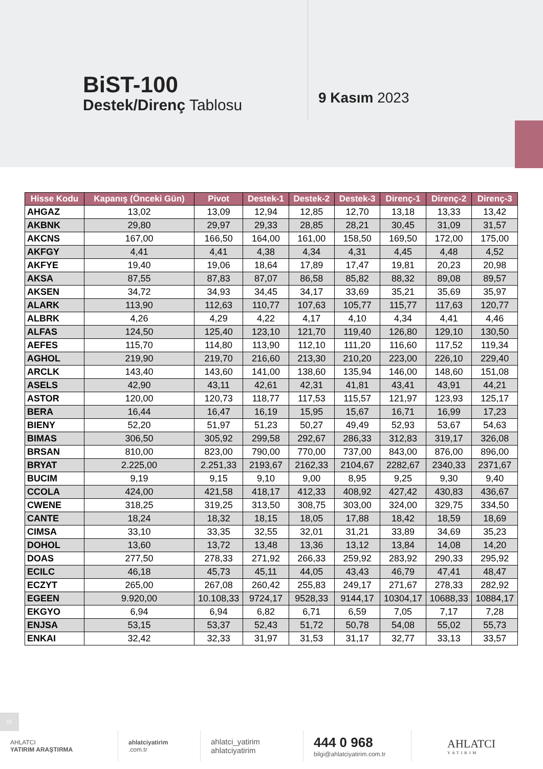BiST-100
Destek/Direnç Tablosu 9 Kasım 2023
| Hisse Kodu | Kapanış (Önceki Gün) | Pivot | Destek-1 | Destek-2 | Destek-3 | Direnç-1 | Direnç-2 | Direnç-3 |
| --- | --- | --- | --- | --- | --- | --- | --- | --- |
| AHGAZ | 13,02 | 13,09 | 12,94 | 12,85 | 12,70 | 13,18 | 13,33 | 13,42 |
| AKBNK | 29,80 | 29,97 | 29,33 | 28,85 | 28,21 | 30,45 | 31,09 | 31,57 |
| AKCNS | 167,00 | 166,50 | 164,00 | 161,00 | 158,50 | 169,50 | 172,00 | 175,00 |
| AKFGY | 4,41 | 4,41 | 4,38 | 4,34 | 4,31 | 4,45 | 4,48 | 4,52 |
| AKFYE | 19,40 | 19,06 | 18,64 | 17,89 | 17,47 | 19,81 | 20,23 | 20,98 |
| AKSA | 87,55 | 87,83 | 87,07 | 86,58 | 85,82 | 88,32 | 89,08 | 89,57 |
| AKSEN | 34,72 | 34,93 | 34,45 | 34,17 | 33,69 | 35,21 | 35,69 | 35,97 |
| ALARK | 113,90 | 112,63 | 110,77 | 107,63 | 105,77 | 115,77 | 117,63 | 120,77 |
| ALBRK | 4,26 | 4,29 | 4,22 | 4,17 | 4,10 | 4,34 | 4,41 | 4,46 |
| ALFAS | 124,50 | 125,40 | 123,10 | 121,70 | 119,40 | 126,80 | 129,10 | 130,50 |
| AEFES | 115,70 | 114,80 | 113,90 | 112,10 | 111,20 | 116,60 | 117,52 | 119,34 |
| AGHOL | 219,90 | 219,70 | 216,60 | 213,30 | 210,20 | 223,00 | 226,10 | 229,40 |
| ARCLK | 143,40 | 143,60 | 141,00 | 138,60 | 135,94 | 146,00 | 148,60 | 151,08 |
| ASELS | 42,90 | 43,11 | 42,61 | 42,31 | 41,81 | 43,41 | 43,91 | 44,21 |
| ASTOR | 120,00 | 120,73 | 118,77 | 117,53 | 115,57 | 121,97 | 123,93 | 125,17 |
| BERA | 16,44 | 16,47 | 16,19 | 15,95 | 15,67 | 16,71 | 16,99 | 17,23 |
| BIENY | 52,20 | 51,97 | 51,23 | 50,27 | 49,49 | 52,93 | 53,67 | 54,63 |
| BIMAS | 306,50 | 305,92 | 299,58 | 292,67 | 286,33 | 312,83 | 319,17 | 326,08 |
| BRSAN | 810,00 | 823,00 | 790,00 | 770,00 | 737,00 | 843,00 | 876,00 | 896,00 |
| BRYAT | 2.225,00 | 2.251,33 | 2193,67 | 2162,33 | 2104,67 | 2282,67 | 2340,33 | 2371,67 |
| BUCIM | 9,19 | 9,15 | 9,10 | 9,00 | 8,95 | 9,25 | 9,30 | 9,40 |
| CCOLA | 424,00 | 421,58 | 418,17 | 412,33 | 408,92 | 427,42 | 430,83 | 436,67 |
| CWENE | 318,25 | 319,25 | 313,50 | 308,75 | 303,00 | 324,00 | 329,75 | 334,50 |
| CANTE | 18,24 | 18,32 | 18,15 | 18,05 | 17,88 | 18,42 | 18,59 | 18,69 |
| CIMSA | 33,10 | 33,35 | 32,55 | 32,01 | 31,21 | 33,89 | 34,69 | 35,23 |
| DOHOL | 13,60 | 13,72 | 13,48 | 13,36 | 13,12 | 13,84 | 14,08 | 14,20 |
| DOAS | 277,50 | 278,33 | 271,92 | 266,33 | 259,92 | 283,92 | 290,33 | 295,92 |
| ECILC | 46,18 | 45,73 | 45,11 | 44,05 | 43,43 | 46,79 | 47,41 | 48,47 |
| ECZYT | 265,00 | 267,08 | 260,42 | 255,83 | 249,17 | 271,67 | 278,33 | 282,92 |
| EGEEN | 9.920,00 | 10.108,33 | 9724,17 | 9528,33 | 9144,17 | 10304,17 | 10688,33 | 10884,17 |
| EKGYO | 6,94 | 6,94 | 6,82 | 6,71 | 6,59 | 7,05 | 7,17 | 7,28 |
| ENJSA | 53,15 | 53,37 | 52,43 | 51,72 | 50,78 | 54,08 | 55,02 | 55,73 |
| ENKAI | 32,42 | 32,33 | 31,97 | 31,53 | 31,17 | 32,77 | 33,13 | 33,57 |
01
AHLATCI
YATIRIM ARAŞTIRMA
ahlatciyatirim.com.tr
ahlatci_yatirim
ahlatciyatirim
444 0 968
bilgi@ahlatciyatirim.com.tr
AHLATCI
YATIRIM